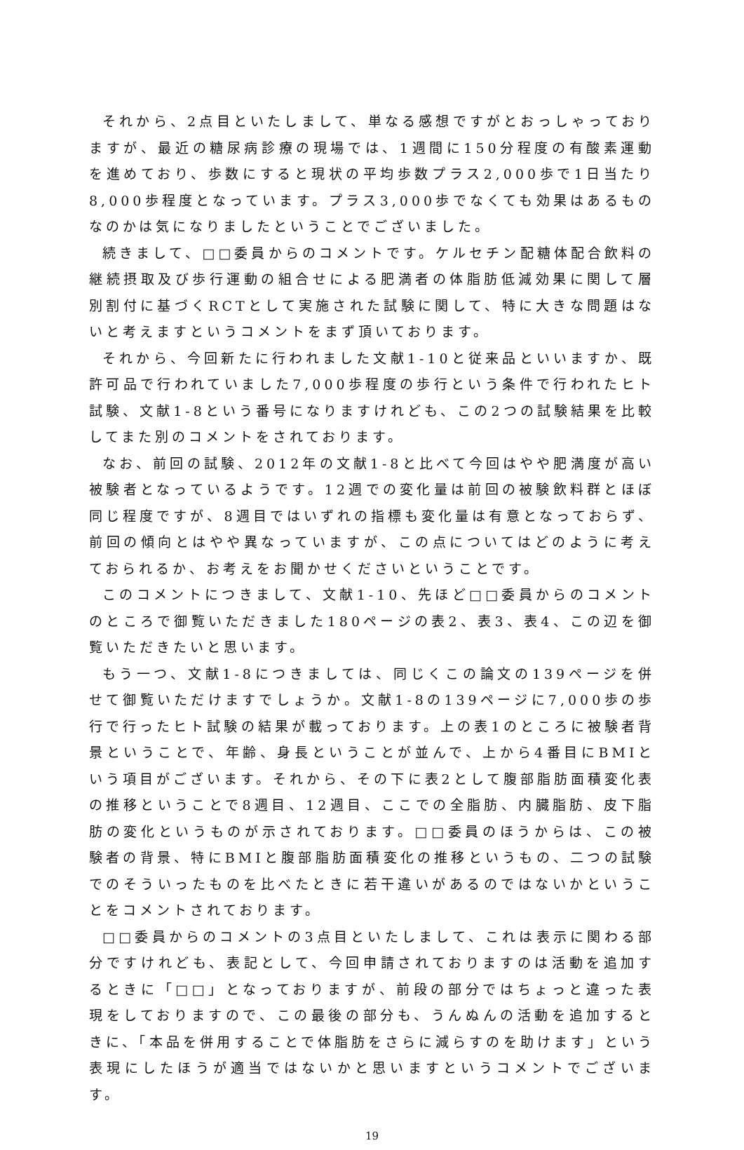それから、2点目といたしまして、単なる感想ですがとおっしゃっておりますが、最近の糖尿病診療の現場では、1週間に150分程度の有酸素運動を進めており、歩数にすると現状の平均歩数プラス2,000歩で1日当たり8,000歩程度となっています。プラス3,000歩でなくても効果はあるものなのかは気になりましたということでございました。
続きまして、□□委員からのコメントです。ケルセチン配糖体配合飲料の継続摂取及び歩行運動の組合せによる肥満者の体脂肪低減効果に関して層別割付に基づくRCTとして実施された試験に関して、特に大きな問題はないと考えますというコメントをまず頂いております。
それから、今回新たに行われました文献1-10と従来品といいますか、既許可品で行われていました7,000歩程度の歩行という条件で行われたヒト試験、文献1-8という番号になりますけれども、この2つの試験結果を比較してまた別のコメントをされております。
なお、前回の試験、2012年の文献1-8と比べて今回はやや肥満度が高い被験者となっているようです。12週での変化量は前回の被験飲料群とほぼ同じ程度ですが、8週目ではいずれの指標も変化量は有意となっておらず、前回の傾向とはやや異なっていますが、この点についてはどのように考えておられるか、お考えをお聞かせくださいということです。
このコメントにつきまして、文献1-10、先ほど□□委員からのコメントのところで御覧いただきました180ページの表2、表3、表4、この辺を御覧いただきたいと思います。
もう一つ、文献1-8につきましては、同じくこの論文の139ページを併せて御覧いただけますでしょうか。文献1-8の139ページに7,000歩の歩行で行ったヒト試験の結果が載っております。上の表1のところに被験者背景ということで、年齢、身長ということが並んで、上から4番目にBMIという項目がございます。それから、その下に表2として腹部脂肪面積変化表の推移ということで8週目、12週目、ここでの全脂肪、内臓脂肪、皮下脂肪の変化というものが示されております。□□委員のほうからは、この被験者の背景、特にBMIと腹部脂肪面積変化の推移というもの、二つの試験でのそういったものを比べたときに若干違いがあるのではないかということをコメントされております。
□□委員からのコメントの3点目といたしまして、これは表示に関わる部分ですけれども、表記として、今回申請されておりますのは活動を追加するときに「□□」となっておりますが、前段の部分ではちょっと違った表現をしておりますので、この最後の部分も、うんぬんの活動を追加するときに、「本品を併用することで体脂肪をさらに減らすのを助けます」という表現にしたほうが適当ではないかと思いますというコメントでございます。
19